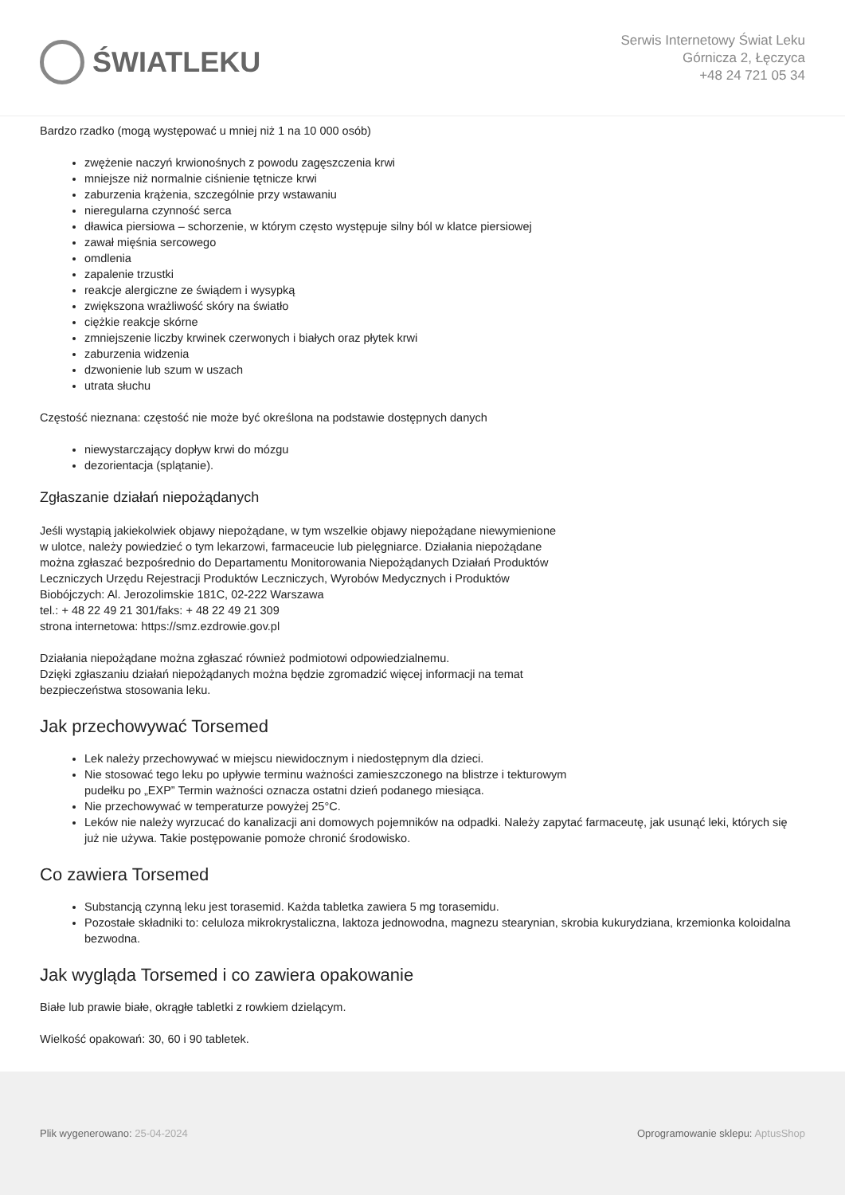ŚWIATLEKU
Serwis Internetowy Świat Leku
Górnicza 2, Łęczyca
+48 24 721 05 34
Bardzo rzadko (mogą występować u mniej niż 1 na 10 000 osób)
zwężenie naczyń krwionośnych z powodu zagęszczenia krwi
mniejsze niż normalnie ciśnienie tętnicze krwi
zaburzenia krążenia, szczególnie przy wstawaniu
nieregularna czynność serca
dławica piersiowa – schorzenie, w którym często występuje silny ból w klatce piersiowej
zawał mięśnia sercowego
omdlenia
zapalenie trzustki
reakcje alergiczne ze świądem i wysypką
zwiększona wrażliwość skóry na światło
ciężkie reakcje skórne
zmniejszenie liczby krwinek czerwonych i białych oraz płytek krwi
zaburzenia widzenia
dzwonienie lub szum w uszach
utrata słuchu
Częstość nieznana: częstość nie może być określona na podstawie dostępnych danych
niewystarczający dopływ krwi do mózgu
dezorientacja (splątanie).
Zgłaszanie działań niepożądanych
Jeśli wystąpią jakiekolwiek objawy niepożądane, w tym wszelkie objawy niepożądane niewymienione
w ulotce, należy powiedzieć o tym lekarzowi, farmaceucie lub pielęgniarce. Działania niepożądane
można zgłaszać bezpośrednio do Departamentu Monitorowania Niepożądanych Działań Produktów
Leczniczych Urzędu Rejestracji Produktów Leczniczych, Wyrobów Medycznych i Produktów
Biobójczych: Al. Jerozolimskie 181C, 02-222 Warszawa
tel.: + 48 22 49 21 301/faks: + 48 22 49 21 309
strona internetowa: https://smz.ezdrowie.gov.pl
Działania niepożądane można zgłaszać również podmiotowi odpowiedzialnemu.
Dzięki zgłaszaniu działań niepożądanych można będzie zgromadzić więcej informacji na temat
bezpieczeństwa stosowania leku.
Jak przechowywać Torsemed
Lek należy przechowywać w miejscu niewidocznym i niedostępnym dla dzieci.
Nie stosować tego leku po upływie terminu ważności zamieszczonego na blistrze i tekturowym
pudełku po „EXP” Termin ważności oznacza ostatni dzień podanego miesiąca.
Nie przechowywać w temperaturze powyżej 25°C.
Leków nie należy wyrzucać do kanalizacji ani domowych pojemników na odpadki. Należy zapytać farmaceutę, jak usunąć leki, których się już nie używa. Takie postępowanie pomoże chronić środowisko.
Co zawiera Torsemed
Substancją czynną leku jest torasemid. Każda tabletka zawiera 5 mg torasemidu.
Pozostałe składniki to: celuloza mikrokrystaliczna, laktoza jednowodna, magnezu stearynian, skrobia kukurydziana, krzemionka koloidalna bezwodna.
Jak wygląda Torsemed i co zawiera opakowanie
Białe lub prawie białe, okrągłe tabletki z rowkiem dzielącym.
Wielkość opakowań: 30, 60 i 90 tabletek.
Plik wygenerowano: 25-04-2024
Oprogramowanie sklepu: AptusShop